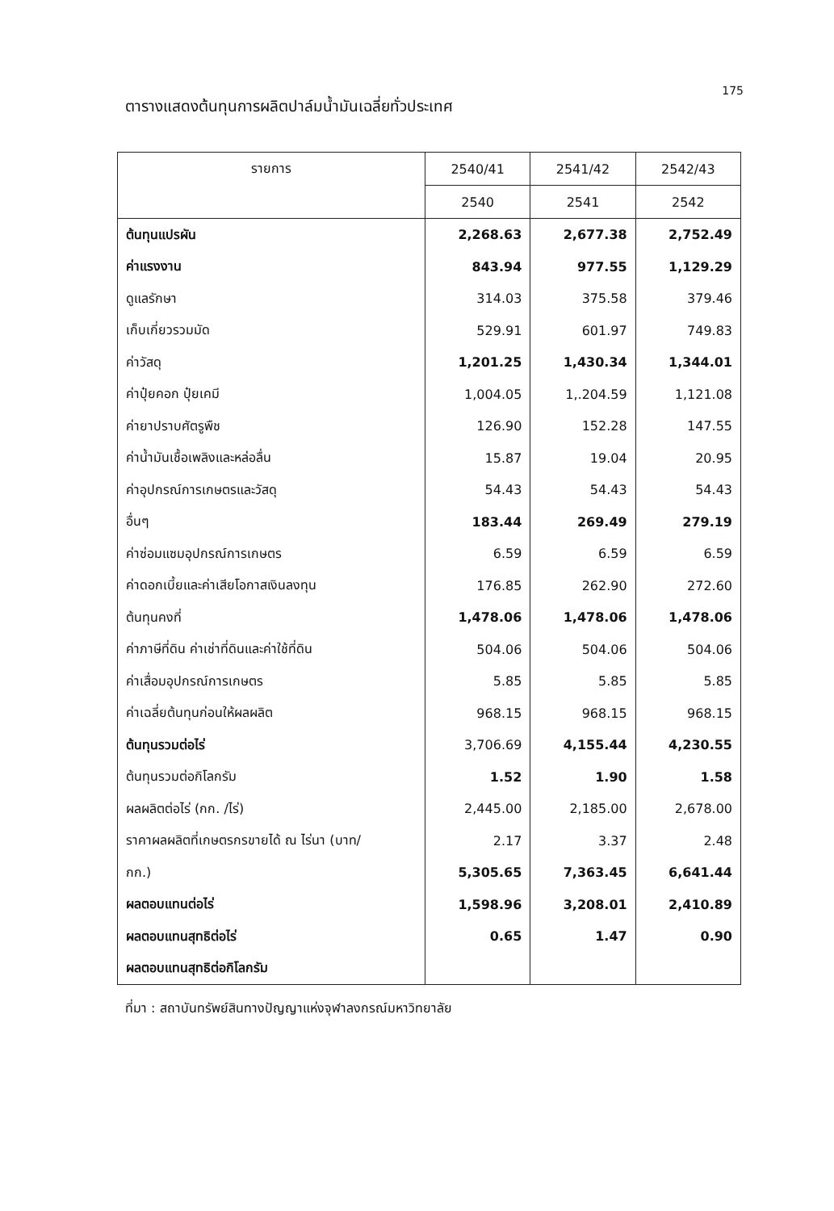175
ตารางแสดงต้นทุนการผลิตปาล์มน้ำมันเฉลี่ยทั่วประเทศ
| รายการ | 2540/41 | 2541/42 | 2542/43 |
| --- | --- | --- | --- |
| | 2540 | 2541 | 2542 |
| ต้นทุนแปรผัน | 2,268.63 | 2,677.38 | 2,752.49 |
| ค่าแรงงาน | 843.94 | 977.55 | 1,129.29 |
| ดูแลรักษา | 314.03 | 375.58 | 379.46 |
| เก็บเกี่ยวรวมมัด | 529.91 | 601.97 | 749.83 |
| ค่าวัสดุ | 1,201.25 | 1,430.34 | 1,344.01 |
| ค่าปุ๋ยคอก ปุ๋ยเคมี | 1,004.05 | 1,.204.59 | 1,121.08 |
| ค่ายาปราบศัตรูพืช | 126.90 | 152.28 | 147.55 |
| ค่าน้ำมันเชื้อเพลิงและหล่อลื่น | 15.87 | 19.04 | 20.95 |
| ค่าอุปกรณ์การเกษตรและวัสดุ | 54.43 | 54.43 | 54.43 |
| อื่นๆ | 183.44 | 269.49 | 279.19 |
| ค่าซ่อมแซมอุปกรณ์การเกษตร | 6.59 | 6.59 | 6.59 |
| ค่าดอกเบี้ยและค่าเสียโอกาสเงินลงทุน | 176.85 | 262.90 | 272.60 |
| ต้นทุนคงที่ | 1,478.06 | 1,478.06 | 1,478.06 |
| ค่าภาษีที่ดิน ค่าเช่าที่ดินและค่าใช้ที่ดิน | 504.06 | 504.06 | 504.06 |
| ค่าเสื่อมอุปกรณ์การเกษตร | 5.85 | 5.85 | 5.85 |
| ค่าเฉลี่ยต้นทุนก่อนให้ผลผลิต | 968.15 | 968.15 | 968.15 |
| ต้นทุนรวมต่อไร่ | 3,706.69 | 4,155.44 | 4,230.55 |
| ต้นทุนรวมต่อกิโลกรัม | 1.52 | 1.90 | 1.58 |
| ผลผลิตต่อไร่ (กก. /ไร่) | 2,445.00 | 2,185.00 | 2,678.00 |
| ราคาผลผลิตที่เกษตรกรขายได้ ณ ไร่นา (บาท/ | 2.17 | 3.37 | 2.48 |
| กก.) | 5,305.65 | 7,363.45 | 6,641.44 |
| ผลตอบแทนต่อไร่ | 1,598.96 | 3,208.01 | 2,410.89 |
| ผลตอบแทนสุทธิต่อไร่ | 0.65 | 1.47 | 0.90 |
| ผลตอบแทนสุทธิต่อกิโลกรัม | | | |
ที่มา : สถาบันทรัพย์สินทางปัญญาแห่งจุฬาลงกรณ์มหาวิทยาลัย